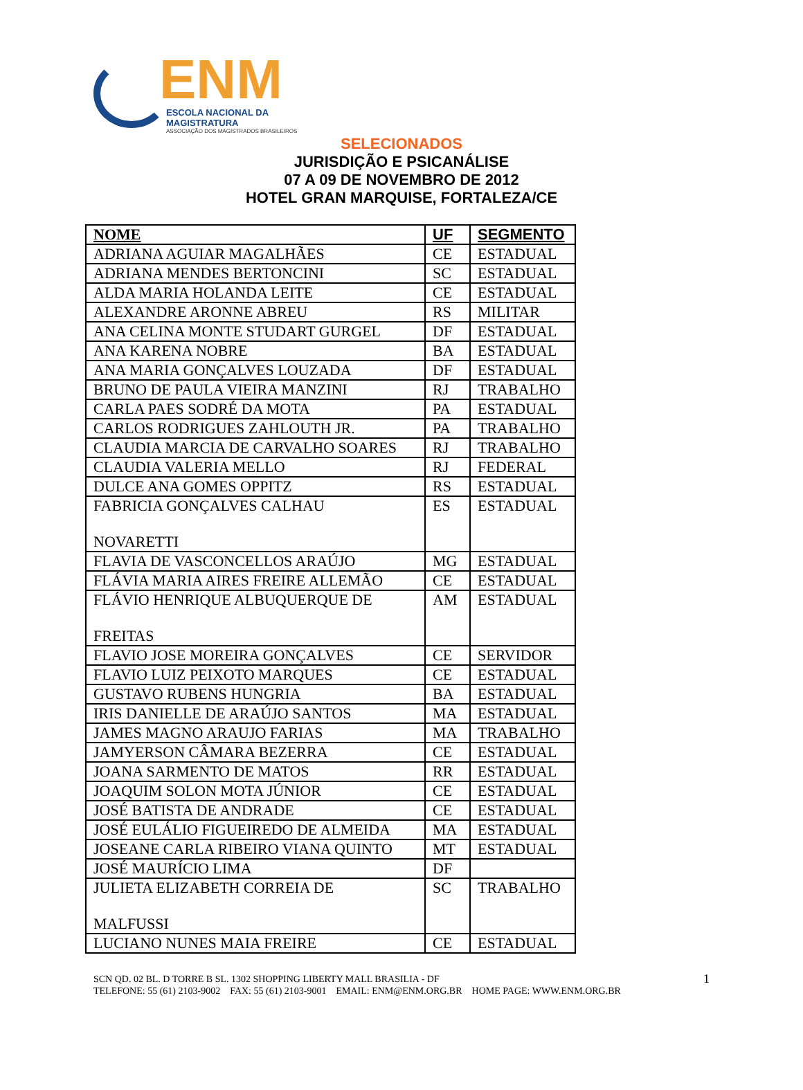ENM
ESCOLA NACIONAL DA MAGISTRATURA
ASSOCIAÇÃO DOS MAGISTRADOS BRASILEIROS
SELECIONADOS
JURISDIÇÃO E PSICANÁLISE
07 A 09 DE NOVEMBRO DE 2012
HOTEL GRAN MARQUISE, FORTALEZA/CE
| NOME | UF | SEGMENTO |
| --- | --- | --- |
| ADRIANA AGUIAR MAGALHÃES | CE | ESTADUAL |
| ADRIANA MENDES BERTONCINI | SC | ESTADUAL |
| ALDA MARIA HOLANDA LEITE | CE | ESTADUAL |
| ALEXANDRE ARONNE ABREU | RS | MILITAR |
| ANA CELINA MONTE STUDART GURGEL | DF | ESTADUAL |
| ANA KARENA NOBRE | BA | ESTADUAL |
| ANA MARIA GONÇALVES LOUZADA | DF | ESTADUAL |
| BRUNO DE PAULA VIEIRA MANZINI | RJ | TRABALHO |
| CARLA PAES SODRÉ DA MOTA | PA | ESTADUAL |
| CARLOS RODRIGUES ZAHLOUTH JR. | PA | TRABALHO |
| CLAUDIA MARCIA DE CARVALHO SOARES | RJ | TRABALHO |
| CLAUDIA VALERIA MELLO | RJ | FEDERAL |
| DULCE ANA GOMES OPPITZ | RS | ESTADUAL |
| FABRICIA GONÇALVES CALHAU NOVARETTI | ES | ESTADUAL |
| FLAVIA DE VASCONCELLOS ARAÚJO | MG | ESTADUAL |
| FLÁVIA MARIA AIRES FREIRE ALLEMÃO | CE | ESTADUAL |
| FLÁVIO HENRIQUE ALBUQUERQUE DE FREITAS | AM | ESTADUAL |
| FLAVIO JOSE MOREIRA GONÇALVES | CE | SERVIDOR |
| FLAVIO LUIZ PEIXOTO MARQUES | CE | ESTADUAL |
| GUSTAVO RUBENS HUNGRIA | BA | ESTADUAL |
| IRIS DANIELLE DE ARAÚJO SANTOS | MA | ESTADUAL |
| JAMES MAGNO ARAUJO FARIAS | MA | TRABALHO |
| JAMYERSON CÂMARA BEZERRA | CE | ESTADUAL |
| JOANA SARMENTO DE MATOS | RR | ESTADUAL |
| JOAQUIM SOLON MOTA JÚNIOR | CE | ESTADUAL |
| JOSÉ BATISTA DE ANDRADE | CE | ESTADUAL |
| JOSÉ EULÁLIO FIGUEIREDO DE ALMEIDA | MA | ESTADUAL |
| JOSEANE CARLA RIBEIRO VIANA QUINTO | MT | ESTADUAL |
| JOSÉ MAURÍCIO LIMA | DF | |
| JULIETA ELIZABETH CORREIA DE MALFUSSI | SC | TRABALHO |
| LUCIANO NUNES MAIA FREIRE | CE | ESTADUAL |
SCN QD. 02 BL. D TORRE B SL. 1302 SHOPPING LIBERTY MALL BRASILIA - DF
TELEFONE: 55 (61) 2103-9002 FAX: 55 (61) 2103-9001 EMAIL: ENM@ENM.ORG.BR HOME PAGE: WWW.ENM.ORG.BR
1